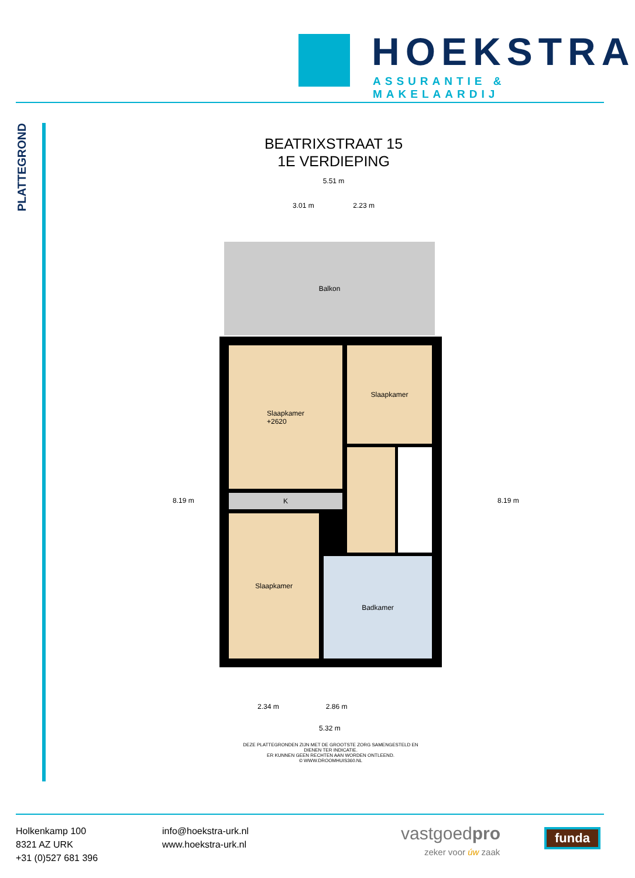HOEKSTRA
ASSURANTIE & MAKELAARDIJ
PLATTEGROND
BEATRIXSTRAAT 15
1E VERDIEPING
5.51 m
3.01 m 2.23 m
Balkon
Slaapkamer
+2620
Slaapkamer
K
Slaapkamer
Badkamer
8.19 m 8.19 m
2.34 m 2.86 m
5.32 m
DEZE PLATTEGRONDEN ZIJN MET DE GROOTSTE ZORG SAMENGESTELD EN DIENEN TER INDICATIE.
ER KUNNEN GEEN RECHTEN AAN WORDEN ONTLEEND.
© WWW.DROOMHUIS360.NL
Holkenkamp 100
8321 AZ URK
+31 (0)527 681 396
info@hoekstra-urk.nl
www.hoekstra-urk.nl
vastgoedpro
zeker voor úw zaak
funda